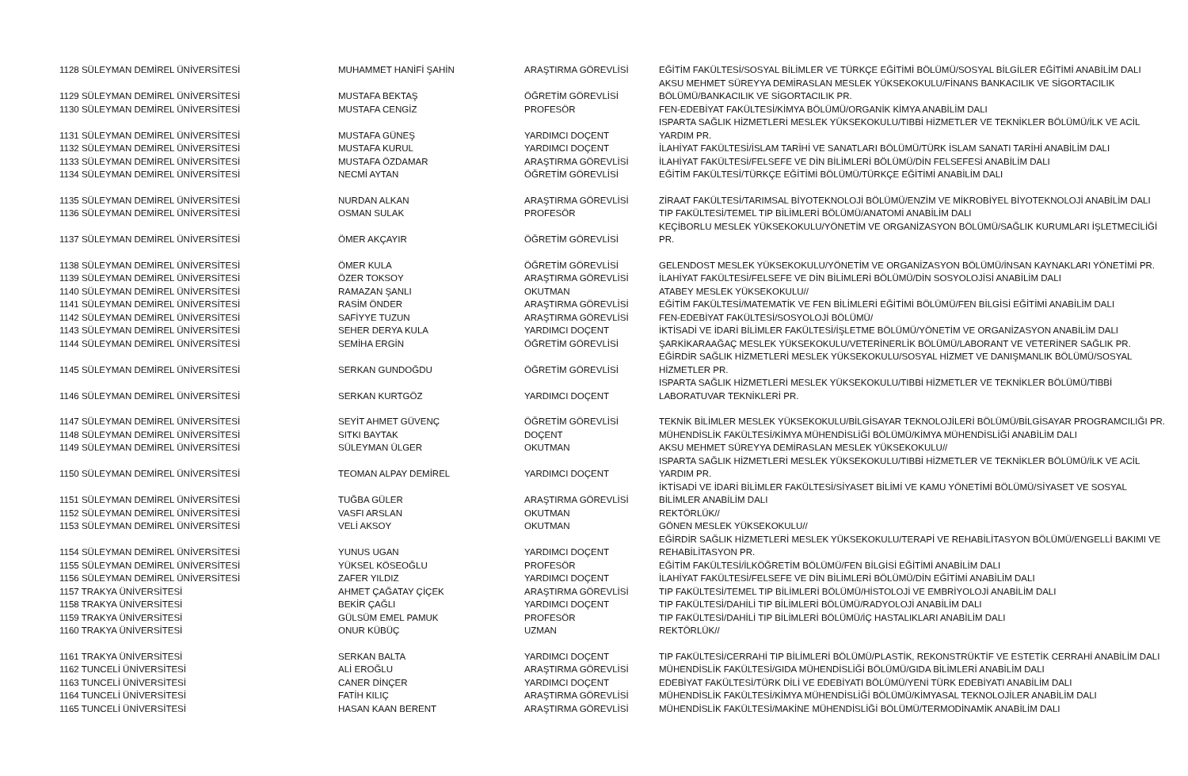| 1128 SÜLEYMAN DEMİREL ÜNİVERSİTESİ | MUHAMMET HANİFİ ŞAHİN | ARAŞTIRMA GÖREVLİSİ | EĞİTİM FAKÜLTESİ/SOSYAL BİLİMLER VE TÜRKÇE EĞİTİMİ BÖLÜMÜ/SOSYAL BİLGİLER EĞİTİMİ ANABİLİM DALI |
| 1129 SÜLEYMAN DEMİREL ÜNİVERSİTESİ | MUSTAFA BEKTAŞ | ÖĞRETİM GÖREVLİSİ | AKSU MEHMET SÜREYYA DEMİRASLAN MESLEK YÜKSEKOKULU/FİNANS BANKACILIK VE SİGORTACILIK BÖLÜMÜ/BANKACILIK VE SİGORTACILIK PR. |
| 1130 SÜLEYMAN DEMİREL ÜNİVERSİTESİ | MUSTAFA CENGİZ | PROFESÖR | FEN-EDEBİYAT FAKÜLTESİ/KİMYA BÖLÜMÜ/ORGANİK KİMYA ANABİLİM DALI |
| 1131 SÜLEYMAN DEMİREL ÜNİVERSİTESİ | MUSTAFA GÜNEŞ | YARDIMCI DOÇENT | ISPARTA SAĞLIK HİZMETLERİ MESLEK YÜKSEKOKULU/TIBBİ HİZMETLER VE TEKNİKLER BÖLÜMÜ/İLK VE ACİL YARDIM PR. |
| 1132 SÜLEYMAN DEMİREL ÜNİVERSİTESİ | MUSTAFA KURUL | YARDIMCI DOÇENT | İLAHİYAT FAKÜLTESİ/İSLAM TARİHİ VE SANATLARI BÖLÜMÜ/TÜRK İSLAM SANATI TARİHİ ANABİLİM DALI |
| 1133 SÜLEYMAN DEMİREL ÜNİVERSİTESİ | MUSTAFA ÖZDAMAR | ARAŞTIRMA GÖREVLİSİ | İLAHİYAT FAKÜLTESİ/FELSEFE VE DİN BİLİMLERİ BÖLÜMÜ/DİN FELSEFESİ ANABİLİM DALI |
| 1134 SÜLEYMAN DEMİREL ÜNİVERSİTESİ | NECMİ AYTAN | ÖĞRETİM GÖREVLİSİ | EĞİTİM FAKÜLTESİ/TÜRKÇE EĞİTİMİ BÖLÜMÜ/TÜRKÇE EĞİTİMİ ANABİLİM DALI |
| 1135 SÜLEYMAN DEMİREL ÜNİVERSİTESİ | NURDAN ALKAN | ARAŞTIRMA GÖREVLİSİ | ZİRAAT FAKÜLTESİ/TARIMSAL BİYOTEKNOLOJİ BÖLÜMÜ/ENZİM VE MİKROBİYEL BİYOTEKNOLOJİ ANABİLİM DALI |
| 1136 SÜLEYMAN DEMİREL ÜNİVERSİTESİ | OSMAN SULAK | PROFESÖR | TIP FAKÜLTESİ/TEMEL TIP BİLİMLERİ BÖLÜMÜ/ANATOMİ ANABİLİM DALI |
| 1137 SÜLEYMAN DEMİREL ÜNİVERSİTESİ | ÖMER AKÇAYIR | ÖĞRETİM GÖREVLİSİ | KEÇİBORLU MESLEK YÜKSEKOKULU/YÖNETİM VE ORGANİZASYON BÖLÜMÜ/SAĞLIK KURUMLARI İŞLETMECİLİĞİ PR. |
| 1138 SÜLEYMAN DEMİREL ÜNİVERSİTESİ | ÖMER KULA | ÖĞRETİM GÖREVLİSİ | GELENDOST MESLEK YÜKSEKOKULU/YÖNETİM VE ORGANİZASYON BÖLÜMÜ/İNSAN KAYNAKLARI YÖNETİMİ PR. |
| 1139 SÜLEYMAN DEMİREL ÜNİVERSİTESİ | ÖZER TOKSOY | ARAŞTIRMA GÖREVLİSİ | İLAHİYAT FAKÜLTESİ/FELSEFE VE DİN BİLİMLERİ BÖLÜMÜ/DİN SOSYOLOJİSİ ANABİLİM DALI |
| 1140 SÜLEYMAN DEMİREL ÜNİVERSİTESİ | RAMAZAN ŞANLI | OKUTMAN | ATABEY MESLEK YÜKSEKOKULU// |
| 1141 SÜLEYMAN DEMİREL ÜNİVERSİTESİ | RASİM ÖNDER | ARAŞTIRMA GÖREVLİSİ | EĞİTİM FAKÜLTESİ/MATEMATİK VE FEN BİLİMLERİ EĞİTİMİ BÖLÜMÜ/FEN BİLGİSİ EĞİTİMİ ANABİLİM DALI |
| 1142 SÜLEYMAN DEMİREL ÜNİVERSİTESİ | SAFİYYE TUZUN | ARAŞTIRMA GÖREVLİSİ | FEN-EDEBİYAT FAKÜLTESİ/SOSYOLOJİ BÖLÜMÜ/ |
| 1143 SÜLEYMAN DEMİREL ÜNİVERSİTESİ | SEHER DERYA KULA | YARDIMCI DOÇENT | İKTİSADİ VE İDARİ BİLİMLER FAKÜLTESİ/İŞLETME BÖLÜMÜ/YÖNETİM VE ORGANİZASYON ANABİLİM DALI |
| 1144 SÜLEYMAN DEMİREL ÜNİVERSİTESİ | SEMİHA ERGİN | ÖĞRETİM GÖREVLİSİ | ŞARKİKARAAĞAÇ MESLEK YÜKSEKOKULU/VETERİNERLİK BÖLÜMÜ/LABORANT VE VETERİNER SAĞLIK PR. |
| 1145 SÜLEYMAN DEMİREL ÜNİVERSİTESİ | SERKAN GUNDOĞDU | ÖĞRETİM GÖREVLİSİ | EĞİRDİR SAĞLIK HİZMETLERİ MESLEK YÜKSEKOKULU/SOSYAL HİZMET VE DANIŞMANLIK BÖLÜMÜ/SOSYAL HİZMETLER PR. |
| 1146 SÜLEYMAN DEMİREL ÜNİVERSİTESİ | SERKAN KURTGÖZ | YARDIMCI DOÇENT | ISPARTA SAĞLIK HİZMETLERİ MESLEK YÜKSEKOKULU/TIBBİ HİZMETLER VE TEKNİKLER BÖLÜMÜ/TIBBİ LABORATUVAR TEKNİKLERİ PR. |
| 1147 SÜLEYMAN DEMİREL ÜNİVERSİTESİ | SEYİT AHMET GÜVENÇ | ÖĞRETİM GÖREVLİSİ | TEKNİK BİLİMLER MESLEK YÜKSEKOKULU/BİLGİSAYAR TEKNOLOJİLERİ BÖLÜMÜ/BİLGİSAYAR PROGRAMCILIĞI PR. |
| 1148 SÜLEYMAN DEMİREL ÜNİVERSİTESİ | SITKI BAYTAK | DOÇENT | MÜHENDİSLİK FAKÜLTESİ/KİMYA MÜHENDİSLİĞİ BÖLÜMÜ/KİMYA MÜHENDİSLİĞİ ANABİLİM DALI |
| 1149 SÜLEYMAN DEMİREL ÜNİVERSİTESİ | SÜLEYMAN ÜLGER | OKUTMAN | AKSU MEHMET SÜREYYA DEMİRASLAN MESLEK YÜKSEKOKULU// |
| 1150 SÜLEYMAN DEMİREL ÜNİVERSİTESİ | TEOMAN ALPAY DEMİREL | YARDIMCI DOÇENT | ISPARTA SAĞLIK HİZMETLERİ MESLEK YÜKSEKOKULU/TIBBİ HİZMETLER VE TEKNİKLER BÖLÜMÜ/İLK VE ACİL YARDIM PR. |
| 1151 SÜLEYMAN DEMİREL ÜNİVERSİTESİ | TUĞBA GÜLER | ARAŞTIRMA GÖREVLİSİ | İKTİSADİ VE İDARİ BİLİMLER FAKÜLTESİ/SİYASET BİLİMİ VE KAMU YÖNETİMİ BÖLÜMÜ/SİYASET VE SOSYAL BİLİMLER ANABİLİM DALI |
| 1152 SÜLEYMAN DEMİREL ÜNİVERSİTESİ | VASFI ARSLAN | OKUTMAN | REKTÖRLÜK// |
| 1153 SÜLEYMAN DEMİREL ÜNİVERSİTESİ | VELİ AKSOY | OKUTMAN | GÖNEN MESLEK YÜKSEKOKULU// |
| 1154 SÜLEYMAN DEMİREL ÜNİVERSİTESİ | YUNUS UGAN | YARDIMCI DOÇENT | EĞİRDİR SAĞLIK HİZMETLERİ MESLEK YÜKSEKOKULU/TERAPİ VE REHABİLİTASYON BÖLÜMÜ/ENGELLİ BAKIMI VE REHABİLİTASYON PR. |
| 1155 SÜLEYMAN DEMİREL ÜNİVERSİTESİ | YÜKSEL KÖSEOĞLU | PROFESÖR | EĞİTİM FAKÜLTESİ/İLKÖĞRETİM BÖLÜMÜ/FEN BİLGİSİ EĞİTİMİ ANABİLİM DALI |
| 1156 SÜLEYMAN DEMİREL ÜNİVERSİTESİ | ZAFER YILDIZ | YARDIMCI DOÇENT | İLAHİYAT FAKÜLTESİ/FELSEFE VE DİN BİLİMLERİ BÖLÜMÜ/DİN EĞİTİMİ ANABİLİM DALI |
| 1157 TRAKYA ÜNİVERSİTESİ | AHMET ÇAĞATAY ÇİÇEK | ARAŞTIRMA GÖREVLİSİ | TIP FAKÜLTESİ/TEMEL TIP BİLİMLERİ BÖLÜMÜ/HİSTOLOJİ VE EMBRİYOLOJİ ANABİLİM DALI |
| 1158 TRAKYA ÜNİVERSİTESİ | BEKİR ÇAĞLI | YARDIMCI DOÇENT | TIP FAKÜLTESİ/DAHİLİ TIP BİLİMLERİ BÖLÜMÜ/RADYOLOJİ ANABİLİM DALI |
| 1159 TRAKYA ÜNİVERSİTESİ | GÜLSÜM EMEL PAMUK | PROFESÖR | TIP FAKÜLTESİ/DAHİLİ TIP BİLİMLERİ BÖLÜMÜ/İÇ HASTALIKLARI ANABİLİM DALI |
| 1160 TRAKYA ÜNİVERSİTESİ | ONUR KÜBÜÇ | UZMAN | REKTÖRLÜK// |
| 1161 TRAKYA ÜNİVERSİTESİ | SERKAN BALTA | YARDIMCI DOÇENT | TIP FAKÜLTESİ/CERRAHİ TIP BİLİMLERİ BÖLÜMÜ/PLASTİK, REKONSTRÜKTİF VE ESTETİK CERRAHİ ANABİLİM DALI |
| 1162 TUNCELİ ÜNİVERSİTESİ | ALİ EROĞLU | ARAŞTIRMA GÖREVLİSİ | MÜHENDİSLİK FAKÜLTESİ/GIDA MÜHENDİSLİĞİ BÖLÜMÜ/GIDA BİLİMLERİ ANABİLİM DALI |
| 1163 TUNCELİ ÜNİVERSİTESİ | CANER DİNÇER | YARDIMCI DOÇENT | EDEBİYAT FAKÜLTESİ/TÜRK DİLİ VE EDEBİYATI BÖLÜMÜ/YENİ TÜRK EDEBİYATI ANABİLİM DALI |
| 1164 TUNCELİ ÜNİVERSİTESİ | FATİH KILIÇ | ARAŞTIRMA GÖREVLİSİ | MÜHENDİSLİK FAKÜLTESİ/KİMYA MÜHENDİSLİĞİ BÖLÜMÜ/KİMYASAL TEKNOLOJİLER ANABİLİM DALI |
| 1165 TUNCELİ ÜNİVERSİTESİ | HASAN KAAN BERENT | ARAŞTIRMA GÖREVLİSİ | MÜHENDİSLİK FAKÜLTESİ/MAKİNE MÜHENDİSLİĞİ BÖLÜMÜ/TERMODİNAMİK ANABİLİM DALI |